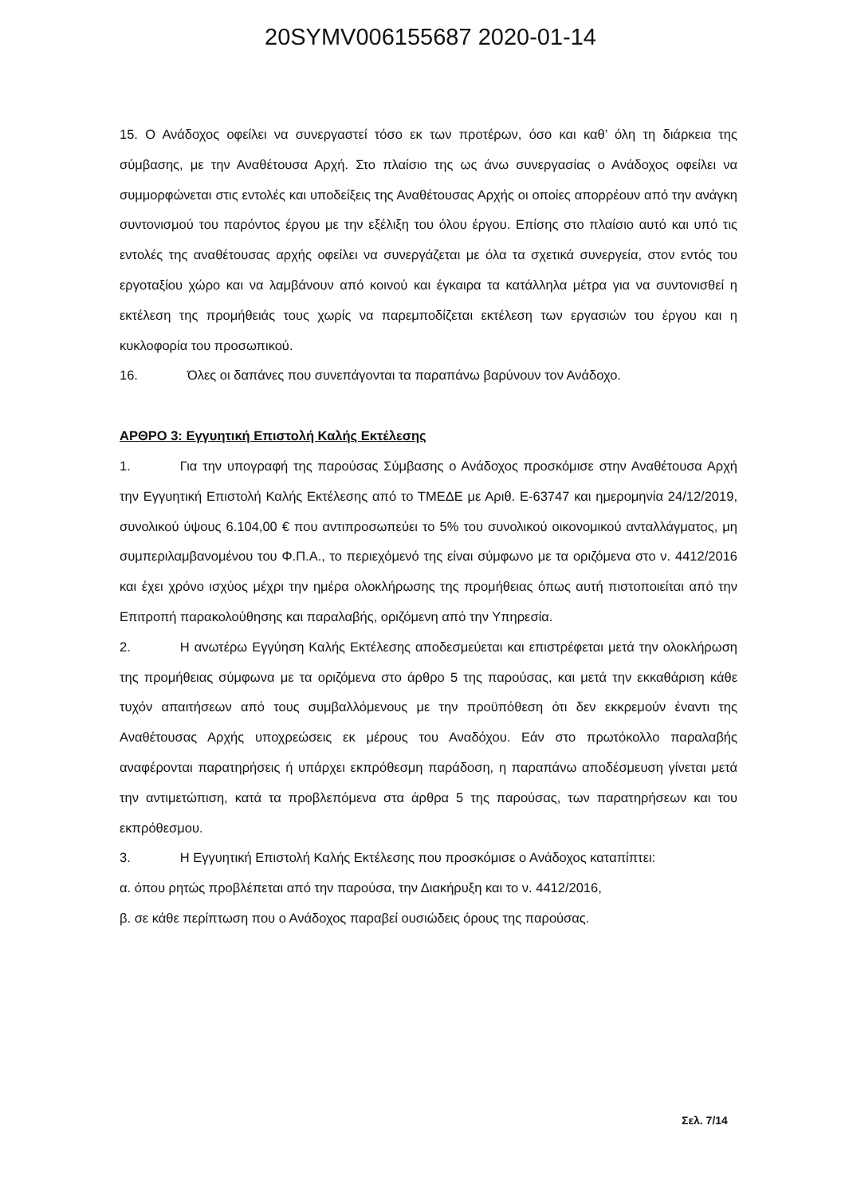20SYMV006155687 2020-01-14
15. Ο Ανάδοχος οφείλει να συνεργαστεί τόσο εκ των προτέρων, όσο και καθ’ όλη τη διάρκεια της σύμβασης, με την Αναθέτουσα Αρχή. Στο πλαίσιο της ως άνω συνεργασίας ο Ανάδοχος οφείλει να συμμορφώνεται στις εντολές και υποδείξεις της Αναθέτουσας Αρχής οι οποίες απορρέουν από την ανάγκη συντονισμού του παρόντος έργου με την εξέλιξη του όλου έργου. Επίσης στο πλαίσιο αυτό και υπό τις εντολές της αναθέτουσας αρχής οφείλει να συνεργάζεται με όλα τα σχετικά συνεργεία, στον εντός του εργοταξίου χώρο και να λαμβάνουν από κοινού και έγκαιρα τα κατάλληλα μέτρα για να συντονισθεί η εκτέλεση της προμήθειάς τους χωρίς να παρεμποδίζεται εκτέλεση των εργασιών του έργου και η κυκλοφορία του προσωπικού.
16. Όλες οι δαπάνες που συνεπάγονται τα παραπάνω βαρύνουν τον Ανάδοχο.
ΑΡΘΡΟ 3: Εγγυητική Επιστολή Καλής Εκτέλεσης
1. Για την υπογραφή της παρούσας Σύμβασης ο Ανάδοχος προσκόμισε στην Αναθέτουσα Αρχή την Εγγυητική Επιστολή Καλής Εκτέλεσης από το ΤΜΕΔΕ με Αριθ. Ε-63747 και ημερομηνία 24/12/2019, συνολικού ύψους 6.104,00 € που αντιπροσωπεύει το 5% του συνολικού οικονομικού ανταλλάγματος, μη συμπεριλαμβανομένου του Φ.Π.Α., το περιεχόμενό της είναι σύμφωνο με τα οριζόμενα στο ν. 4412/2016 και έχει χρόνο ισχύος μέχρι την ημέρα ολοκλήρωσης της προμήθειας όπως αυτή πιστοποιείται από την Επιτροπή παρακολούθησης και παραλαβής, οριζόμενη από την Υπηρεσία.
2. Η ανωτέρω Εγγύηση Καλής Εκτέλεσης αποδεσμεύεται και επιστρέφεται μετά την ολοκλήρωση της προμήθειας σύμφωνα με τα οριζόμενα στο άρθρο 5 της παρούσας, και μετά την εκκαθάριση κάθε τυχόν απαιτήσεων από τους συμβαλλόμενους με την προϋπόθεση ότι δεν εκκρεμούν έναντι της Αναθέτουσας Αρχής υποχρεώσεις εκ μέρους του Αναδόχου. Εάν στο πρωτόκολλο παραλαβής αναφέρονται παρατηρήσεις ή υπάρχει εκπρόθεσμη παράδοση, η παραπάνω αποδέσμευση γίνεται μετά την αντιμετώπιση, κατά τα προβλεπόμενα στα άρθρα 5 της παρούσας, των παρατηρήσεων και του εκπρόθεσμου.
3. Η Εγγυητική Επιστολή Καλής Εκτέλεσης που προσκόμισε ο Ανάδοχος καταπίπτει:
α. όπου ρητώς προβλέπεται από την παρούσα, την Διακήρυξη και το ν. 4412/2016,
β. σε κάθε περίπτωση που ο Ανάδοχος παραβεί ουσιώδεις όρους της παρούσας.
Σελ. 7/14